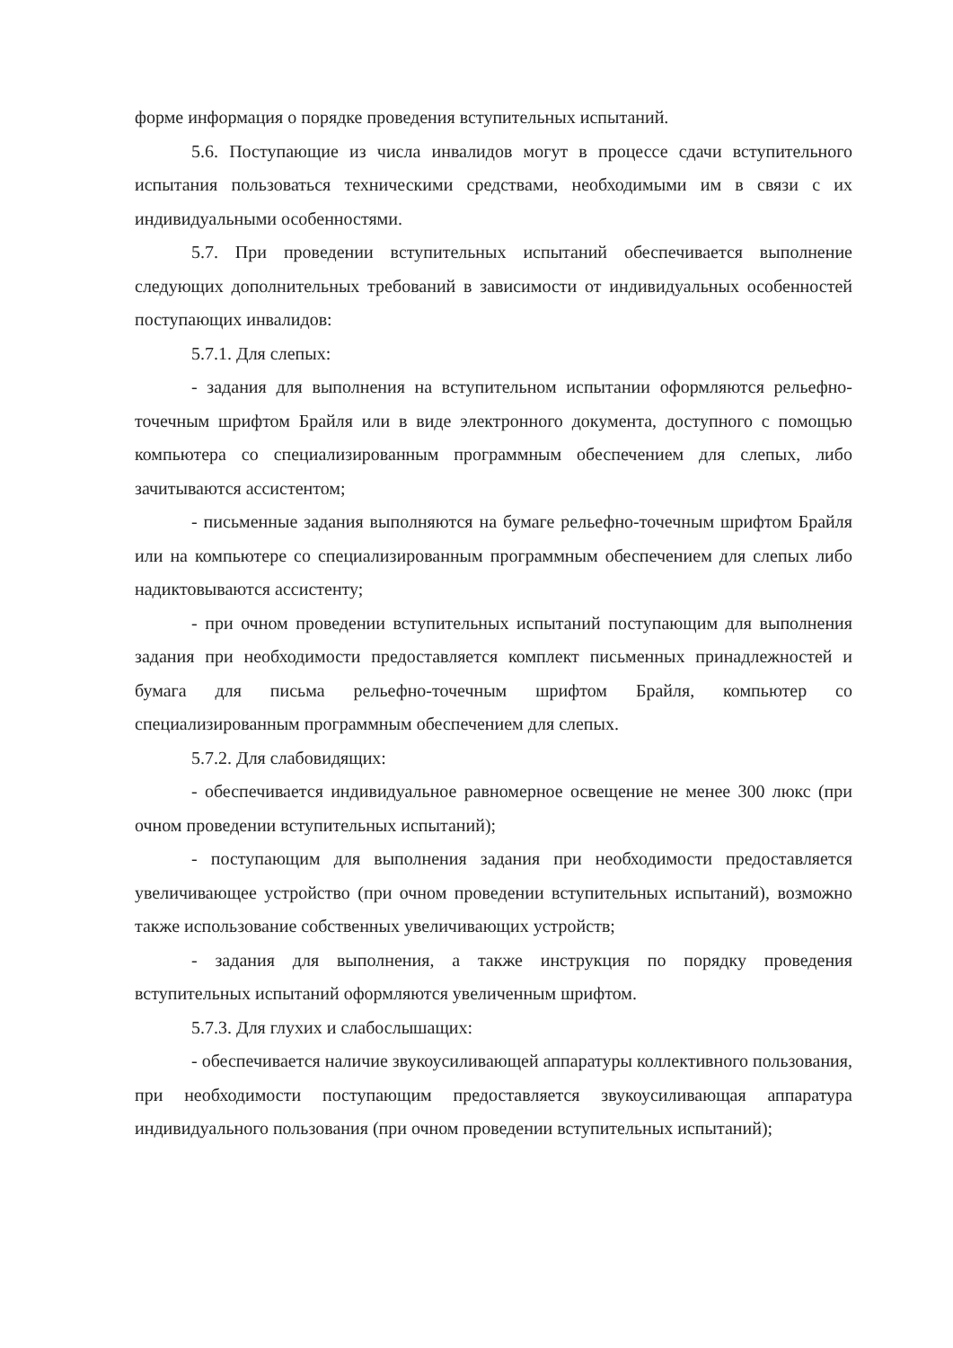форме информация о порядке проведения вступительных испытаний.
5.6. Поступающие из числа инвалидов могут в процессе сдачи вступительного испытания пользоваться техническими средствами, необходимыми им в связи с их индивидуальными особенностями.
5.7. При проведении вступительных испытаний обеспечивается выполнение следующих дополнительных требований в зависимости от индивидуальных особенностей поступающих инвалидов:
5.7.1. Для слепых:
- задания для выполнения на вступительном испытании оформляются рельефно-точечным шрифтом Брайля или в виде электронного документа, доступного с помощью компьютера со специализированным программным обеспечением для слепых, либо зачитываются ассистентом;
- письменные задания выполняются на бумаге рельефно-точечным шрифтом Брайля или на компьютере со специализированным программным обеспечением для слепых либо надиктовываются ассистенту;
- при очном проведении вступительных испытаний поступающим для выполнения задания при необходимости предоставляется комплект письменных принадлежностей и бумага для письма рельефно-точечным шрифтом Брайля, компьютер со специализированным программным обеспечением для слепых.
5.7.2. Для слабовидящих:
- обеспечивается индивидуальное равномерное освещение не менее 300 люкс (при очном проведении вступительных испытаний);
- поступающим для выполнения задания при необходимости предоставляется увеличивающее устройство (при очном проведении вступительных испытаний), возможно также использование собственных увеличивающих устройств;
- задания для выполнения, а также инструкция по порядку проведения вступительных испытаний оформляются увеличенным шрифтом.
5.7.3. Для глухих и слабослышащих:
- обеспечивается наличие звукоусиливающей аппаратуры коллективного пользования, при необходимости поступающим предоставляется звукоусиливающая аппаратура индивидуального пользования (при очном проведении вступительных испытаний);